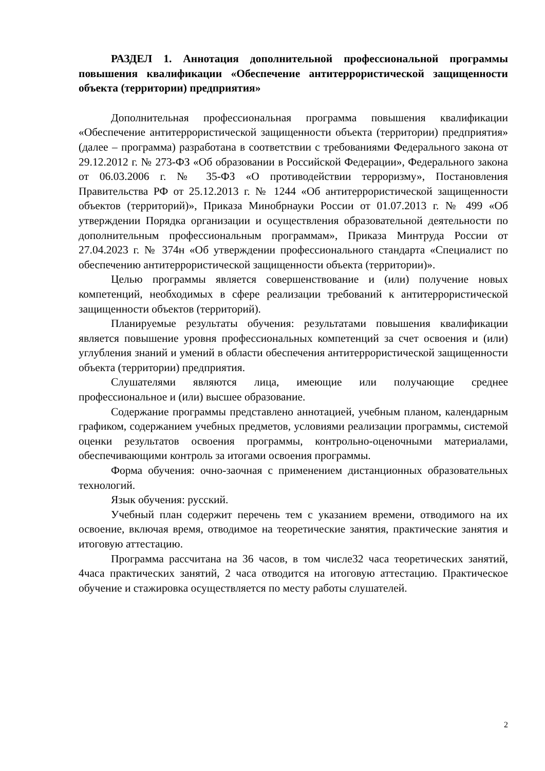РАЗДЕЛ 1. Аннотация дополнительной профессиональной программы повышения квалификации «Обеспечение антитеррористической защищенности объекта (территории) предприятия»
Дополнительная профессиональная программа повышения квалификации «Обеспечение антитеррористической защищенности объекта (территории) предприятия» (далее – программа) разработана в соответствии с требованиями Федерального закона от 29.12.2012 г. № 273-ФЗ «Об образовании в Российской Федерации», Федерального закона от 06.03.2006 г. № 35-ФЗ «О противодействии терроризму», Постановления Правительства РФ от 25.12.2013 г. № 1244 «Об антитеррористической защищенности объектов (территорий)», Приказа Минобрнауки России от 01.07.2013 г. № 499 «Об утверждении Порядка организации и осуществления образовательной деятельности по дополнительным профессиональным программам», Приказа Минтруда России от 27.04.2023 г. № 374н «Об утверждении профессионального стандарта «Специалист по обеспечению антитеррористической защищенности объекта (территории)».
Целью программы является совершенствование и (или) получение новых компетенций, необходимых в сфере реализации требований к антитеррористической защищенности объектов (территорий).
Планируемые результаты обучения: результатами повышения квалификации является повышение уровня профессиональных компетенций за счет освоения и (или) углубления знаний и умений в области обеспечения антитеррористической защищенности объекта (территории) предприятия.
Слушателями являются лица, имеющие или получающие среднее профессиональное и (или) высшее образование.
Содержание программы представлено аннотацией, учебным планом, календарным графиком, содержанием учебных предметов, условиями реализации программы, системой оценки результатов освоения программы, контрольно-оценочными материалами, обеспечивающими контроль за итогами освоения программы.
Форма обучения: очно-заочная с применением дистанционных образовательных технологий.
Язык обучения: русский.
Учебный план содержит перечень тем с указанием времени, отводимого на их освоение, включая время, отводимое на теоретические занятия, практические занятия и итоговую аттестацию.
Программа рассчитана на 36 часов, в том числе32 часа теоретических занятий, 4часа практических занятий, 2 часа отводится на итоговую аттестацию. Практическое обучение и стажировка осуществляется по месту работы слушателей.
2